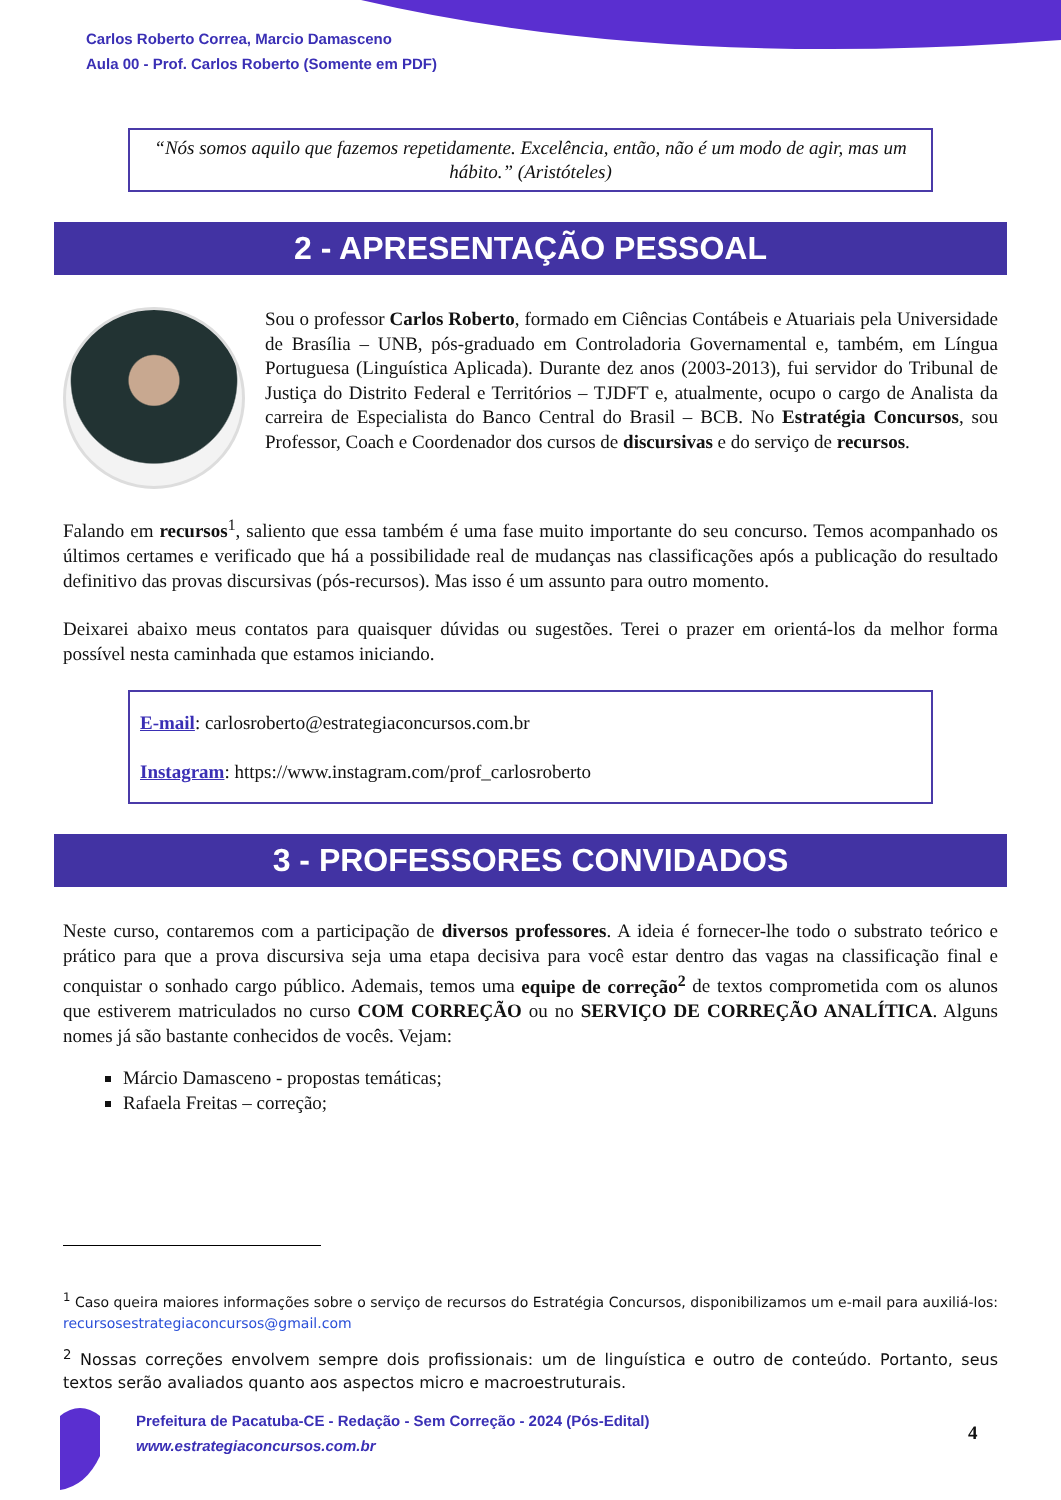Carlos Roberto Correa, Marcio Damasceno
Aula 00 - Prof. Carlos Roberto (Somente em PDF)
“Nós somos aquilo que fazemos repetidamente. Excelência, então, não é um modo de agir, mas um hábito.” (Aristóteles)
2 - APRESENTAÇÃO PESSOAL
Sou o professor Carlos Roberto, formado em Ciências Contábeis e Atuariais pela Universidade de Brasília – UNB, pós-graduado em Controladoria Governamental e, também, em Língua Portuguesa (Linguística Aplicada). Durante dez anos (2003-2013), fui servidor do Tribunal de Justiça do Distrito Federal e Territórios – TJDFT e, atualmente, ocupo o cargo de Analista da carreira de Especialista do Banco Central do Brasil – BCB. No Estratégia Concursos, sou Professor, Coach e Coordenador dos cursos de discursivas e do serviço de recursos.
Falando em recursos<sup>1</sup>, saliento que essa também é uma fase muito importante do seu concurso. Temos acompanhado os últimos certames e verificado que há a possibilidade real de mudanças nas classificações após a publicação do resultado definitivo das provas discursivas (pós-recursos). Mas isso é um assunto para outro momento.
Deixarei abaixo meus contatos para quaisquer dúvidas ou sugestões. Terei o prazer em orientá-los da melhor forma possível nesta caminhada que estamos iniciando.
E-mail: carlosroberto@estrategiaconcursos.com.br
Instagram: https://www.instagram.com/prof_carlosroberto
3 - PROFESSORES CONVIDADOS
Neste curso, contaremos com a participação de diversos professores. A ideia é fornecer-lhe todo o substrato teórico e prático para que a prova discursiva seja uma etapa decisiva para você estar dentro das vagas na classificação final e conquistar o sonhado cargo público. Ademais, temos uma equipe de correção<sup>2</sup> de textos comprometida com os alunos que estiverem matriculados no curso COM CORREÇÃO ou no SERVIÇO DE CORREÇÃO ANALÍTICA. Alguns nomes já são bastante conhecidos de vocês. Vejam:
Márcio Damasceno - propostas temáticas;
Rafaela Freitas – correção;
<sup>1</sup> Caso queira maiores informações sobre o serviço de recursos do Estratégia Concursos, disponibilizamos um e-mail para auxiliá-los: recursosestrategiaconcursos@gmail.com
<sup>2</sup> Nossas correções envolvem sempre dois profissionais: um de linguística e outro de conteúdo. Portanto, seus textos serão avaliados quanto aos aspectos micro e macroestruturais.
Prefeitura de Pacatuba-CE - Redação - Sem Correção - 2024 (Pós-Edital)
www.estrategiaconcursos.com.br
4